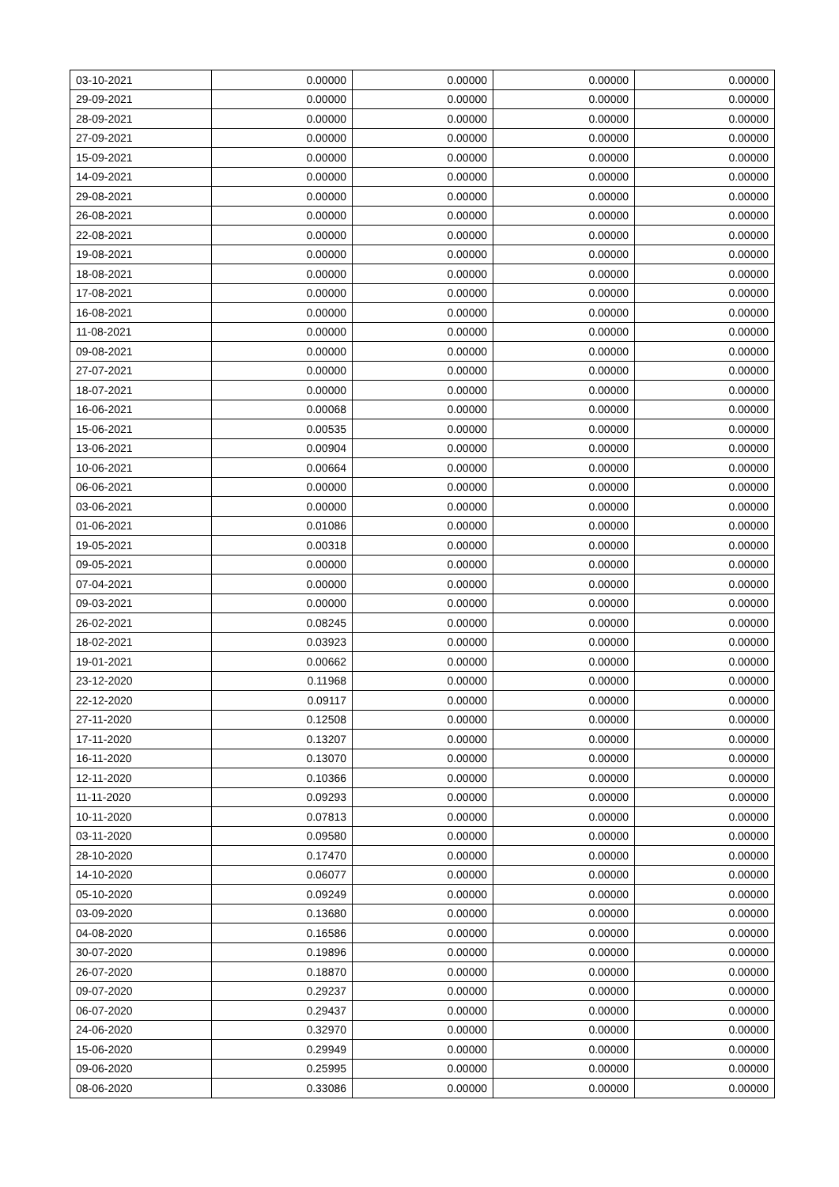| 03-10-2021 | 0.00000 | 0.00000 | 0.00000 | 0.00000 |
| 29-09-2021 | 0.00000 | 0.00000 | 0.00000 | 0.00000 |
| 28-09-2021 | 0.00000 | 0.00000 | 0.00000 | 0.00000 |
| 27-09-2021 | 0.00000 | 0.00000 | 0.00000 | 0.00000 |
| 15-09-2021 | 0.00000 | 0.00000 | 0.00000 | 0.00000 |
| 14-09-2021 | 0.00000 | 0.00000 | 0.00000 | 0.00000 |
| 29-08-2021 | 0.00000 | 0.00000 | 0.00000 | 0.00000 |
| 26-08-2021 | 0.00000 | 0.00000 | 0.00000 | 0.00000 |
| 22-08-2021 | 0.00000 | 0.00000 | 0.00000 | 0.00000 |
| 19-08-2021 | 0.00000 | 0.00000 | 0.00000 | 0.00000 |
| 18-08-2021 | 0.00000 | 0.00000 | 0.00000 | 0.00000 |
| 17-08-2021 | 0.00000 | 0.00000 | 0.00000 | 0.00000 |
| 16-08-2021 | 0.00000 | 0.00000 | 0.00000 | 0.00000 |
| 11-08-2021 | 0.00000 | 0.00000 | 0.00000 | 0.00000 |
| 09-08-2021 | 0.00000 | 0.00000 | 0.00000 | 0.00000 |
| 27-07-2021 | 0.00000 | 0.00000 | 0.00000 | 0.00000 |
| 18-07-2021 | 0.00000 | 0.00000 | 0.00000 | 0.00000 |
| 16-06-2021 | 0.00068 | 0.00000 | 0.00000 | 0.00000 |
| 15-06-2021 | 0.00535 | 0.00000 | 0.00000 | 0.00000 |
| 13-06-2021 | 0.00904 | 0.00000 | 0.00000 | 0.00000 |
| 10-06-2021 | 0.00664 | 0.00000 | 0.00000 | 0.00000 |
| 06-06-2021 | 0.00000 | 0.00000 | 0.00000 | 0.00000 |
| 03-06-2021 | 0.00000 | 0.00000 | 0.00000 | 0.00000 |
| 01-06-2021 | 0.01086 | 0.00000 | 0.00000 | 0.00000 |
| 19-05-2021 | 0.00318 | 0.00000 | 0.00000 | 0.00000 |
| 09-05-2021 | 0.00000 | 0.00000 | 0.00000 | 0.00000 |
| 07-04-2021 | 0.00000 | 0.00000 | 0.00000 | 0.00000 |
| 09-03-2021 | 0.00000 | 0.00000 | 0.00000 | 0.00000 |
| 26-02-2021 | 0.08245 | 0.00000 | 0.00000 | 0.00000 |
| 18-02-2021 | 0.03923 | 0.00000 | 0.00000 | 0.00000 |
| 19-01-2021 | 0.00662 | 0.00000 | 0.00000 | 0.00000 |
| 23-12-2020 | 0.11968 | 0.00000 | 0.00000 | 0.00000 |
| 22-12-2020 | 0.09117 | 0.00000 | 0.00000 | 0.00000 |
| 27-11-2020 | 0.12508 | 0.00000 | 0.00000 | 0.00000 |
| 17-11-2020 | 0.13207 | 0.00000 | 0.00000 | 0.00000 |
| 16-11-2020 | 0.13070 | 0.00000 | 0.00000 | 0.00000 |
| 12-11-2020 | 0.10366 | 0.00000 | 0.00000 | 0.00000 |
| 11-11-2020 | 0.09293 | 0.00000 | 0.00000 | 0.00000 |
| 10-11-2020 | 0.07813 | 0.00000 | 0.00000 | 0.00000 |
| 03-11-2020 | 0.09580 | 0.00000 | 0.00000 | 0.00000 |
| 28-10-2020 | 0.17470 | 0.00000 | 0.00000 | 0.00000 |
| 14-10-2020 | 0.06077 | 0.00000 | 0.00000 | 0.00000 |
| 05-10-2020 | 0.09249 | 0.00000 | 0.00000 | 0.00000 |
| 03-09-2020 | 0.13680 | 0.00000 | 0.00000 | 0.00000 |
| 04-08-2020 | 0.16586 | 0.00000 | 0.00000 | 0.00000 |
| 30-07-2020 | 0.19896 | 0.00000 | 0.00000 | 0.00000 |
| 26-07-2020 | 0.18870 | 0.00000 | 0.00000 | 0.00000 |
| 09-07-2020 | 0.29237 | 0.00000 | 0.00000 | 0.00000 |
| 06-07-2020 | 0.29437 | 0.00000 | 0.00000 | 0.00000 |
| 24-06-2020 | 0.32970 | 0.00000 | 0.00000 | 0.00000 |
| 15-06-2020 | 0.29949 | 0.00000 | 0.00000 | 0.00000 |
| 09-06-2020 | 0.25995 | 0.00000 | 0.00000 | 0.00000 |
| 08-06-2020 | 0.33086 | 0.00000 | 0.00000 | 0.00000 |